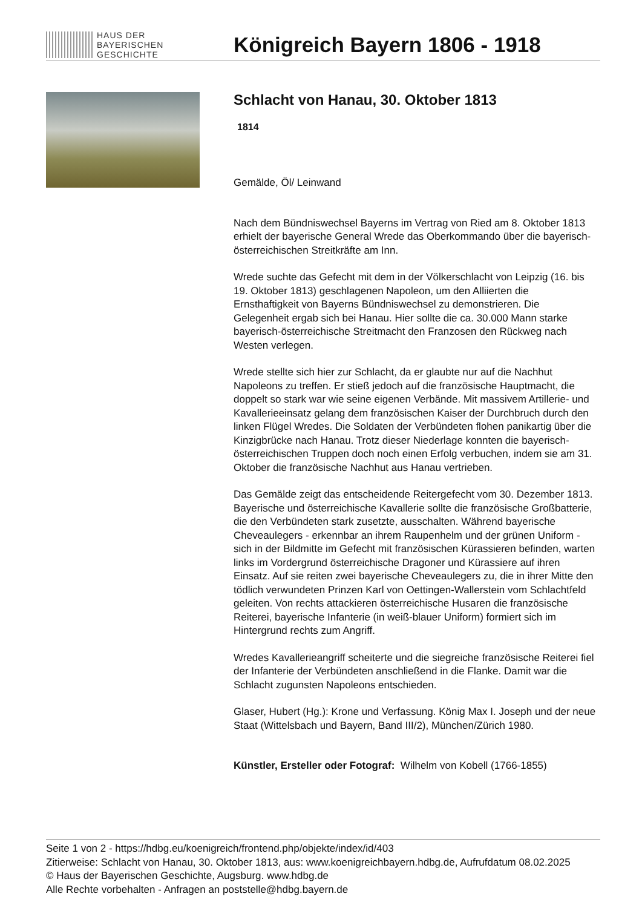HAUS DER
BAYERISCHEN
GESCHICHTE
Königreich Bayern 1806 - 1918
Schlacht von Hanau, 30. Oktober 1813
1814
Gemälde, Öl/ Leinwand
Nach dem Bündniswechsel Bayerns im Vertrag von Ried am 8. Oktober 1813 erhielt der bayerische General Wrede das Oberkommando über die bayerisch-österreichischen Streitkräfte am Inn.
Wrede suchte das Gefecht mit dem in der Völkerschlacht von Leipzig (16. bis 19. Oktober 1813) geschlagenen Napoleon, um den Alliierten die Ernsthaftigkeit von Bayerns Bündniswechsel zu demonstrieren. Die Gelegenheit ergab sich bei Hanau. Hier sollte die ca. 30.000 Mann starke bayerisch-österreichische Streitmacht den Franzosen den Rückweg nach Westen verlegen.
Wrede stellte sich hier zur Schlacht, da er glaubte nur auf die Nachhut Napoleons zu treffen. Er stieß jedoch auf die französische Hauptmacht, die doppelt so stark war wie seine eigenen Verbände. Mit massivem Artillerie- und Kavallerieeinsatz gelang dem französischen Kaiser der Durchbruch durch den linken Flügel Wredes. Die Soldaten der Verbündeten flohen panikartig über die Kinzigbrücke nach Hanau. Trotz dieser Niederlage konnten die bayerisch-österreichischen Truppen doch noch einen Erfolg verbuchen, indem sie am 31. Oktober die französische Nachhut aus Hanau vertrieben.
Das Gemälde zeigt das entscheidende Reitergefecht vom 30. Dezember 1813. Bayerische und österreichische Kavallerie sollte die französische Großbatterie, die den Verbündeten stark zusetzte, ausschalten. Während bayerische Cheveaulegers - erkennbar an ihrem Raupenhelm und der grünen Uniform - sich in der Bildmitte im Gefecht mit französischen Kürassieren befinden, warten links im Vordergrund österreichische Dragoner und Kürassiere auf ihren Einsatz. Auf sie reiten zwei bayerische Cheveaulegers zu, die in ihrer Mitte den tödlich verwundeten Prinzen Karl von Oettingen-Wallerstein vom Schlachtfeld geleiten. Von rechts attackieren österreichische Husaren die französische Reiterei, bayerische Infanterie (in weiß-blauer Uniform) formiert sich im Hintergrund rechts zum Angriff.
Wredes Kavallerieangriff scheiterte und die siegreiche französische Reiterei fiel der Infanterie der Verbündeten anschließend in die Flanke. Damit war die Schlacht zugunsten Napoleons entschieden.
Glaser, Hubert (Hg.): Krone und Verfassung. König Max I. Joseph und der neue Staat (Wittelsbach und Bayern, Band III/2), München/Zürich 1980.
Künstler, Ersteller oder Fotograf: Wilhelm von Kobell (1766-1855)
Seite 1 von 2 - https://hdbg.eu/koenigreich/frontend.php/objekte/index/id/403
Zitierweise: Schlacht von Hanau, 30. Oktober 1813, aus: www.koenigreichbayern.hdbg.de, Aufrufdatum 08.02.2025
© Haus der Bayerischen Geschichte, Augsburg. www.hdbg.de
Alle Rechte vorbehalten - Anfragen an poststelle@hdbg.bayern.de